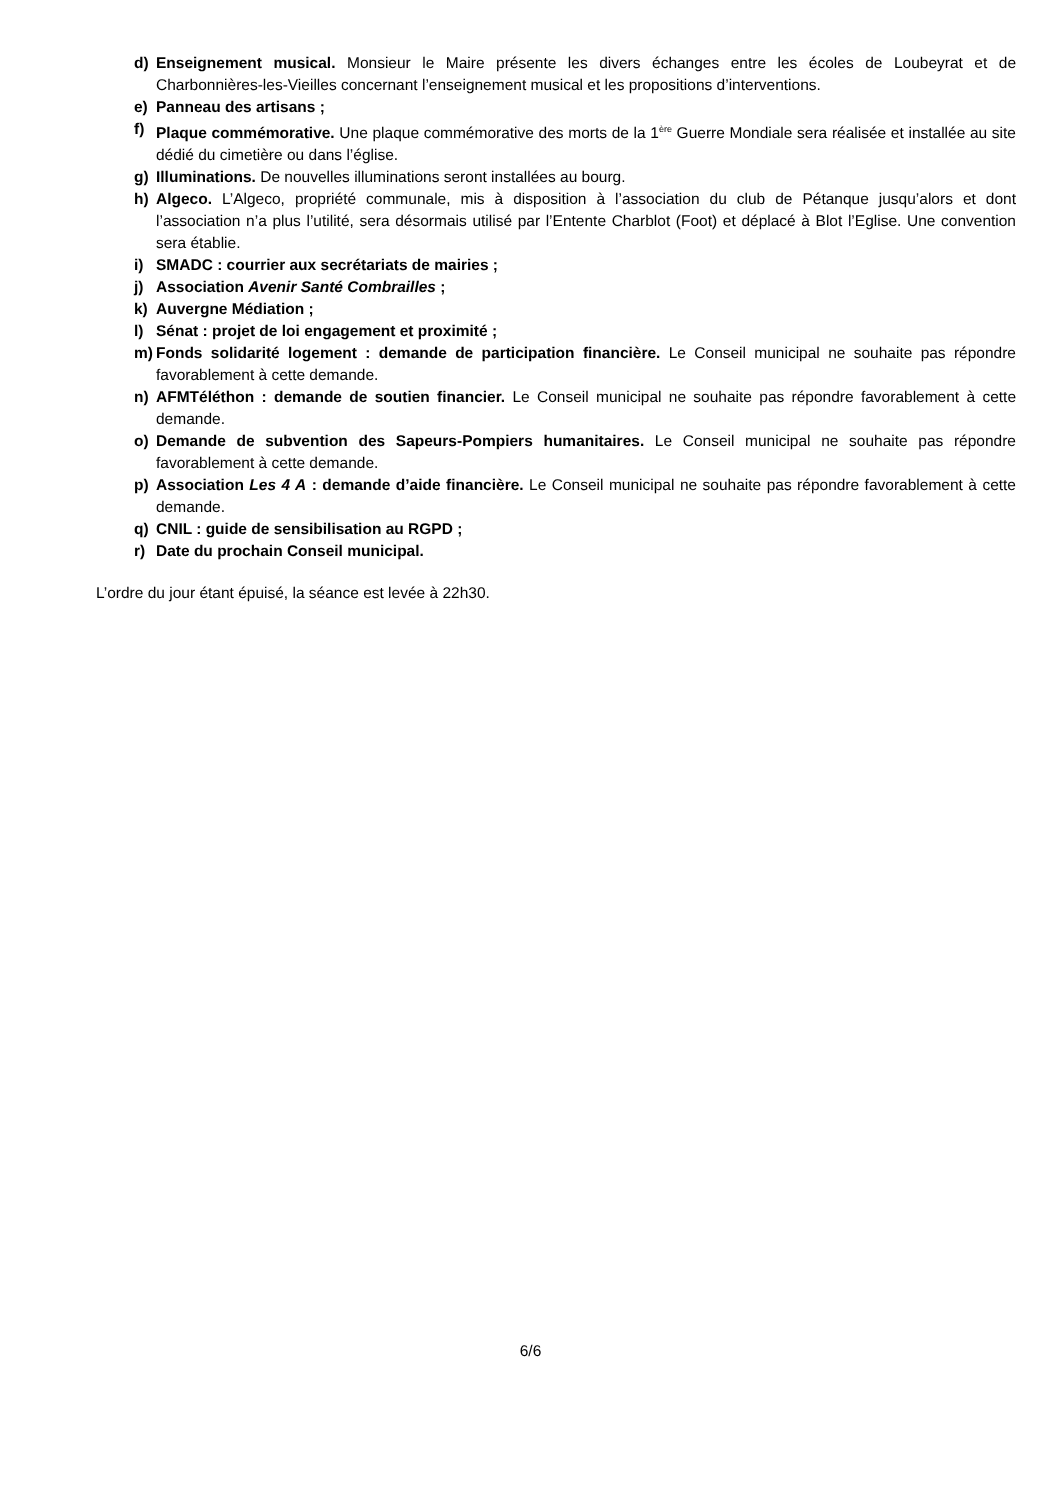d) Enseignement musical. Monsieur le Maire présente les divers échanges entre les écoles de Loubeyrat et de Charbonnières-les-Vieilles concernant l’enseignement musical et les propositions d’interventions.
e) Panneau des artisans ;
f) Plaque commémorative. Une plaque commémorative des morts de la 1<sup>ère</sup> Guerre Mondiale sera réalisée et installée au site dédié du cimetière ou dans l’église.
g) Illuminations. De nouvelles illuminations seront installées au bourg.
h) Algeco. L’Algeco, propriété communale, mis à disposition à l’association du club de Pétanque jusqu’alors et dont l’association n’a plus l’utilité, sera désormais utilisé par l’Entente Charblot (Foot) et déplacé à Blot l’Eglise. Une convention sera établie.
i) SMADC : courrier aux secrétariats de mairies ;
j) Association Avenir Santé Combrailles ;
k) Auvergne Médiation ;
l) Sénat : projet de loi engagement et proximité ;
m) Fonds solidarité logement : demande de participation financière. Le Conseil municipal ne souhaite pas répondre favorablement à cette demande.
n) AFMTéléthon : demande de soutien financier. Le Conseil municipal ne souhaite pas répondre favorablement à cette demande.
o) Demande de subvention des Sapeurs-Pompiers humanitaires. Le Conseil municipal ne souhaite pas répondre favorablement à cette demande.
p) Association Les 4 A : demande d’aide financière. Le Conseil municipal ne souhaite pas répondre favorablement à cette demande.
q) CNIL : guide de sensibilisation au RGPD ;
r) Date du prochain Conseil municipal.
L’ordre du jour étant épuisé, la séance est levée à 22h30.
6/6